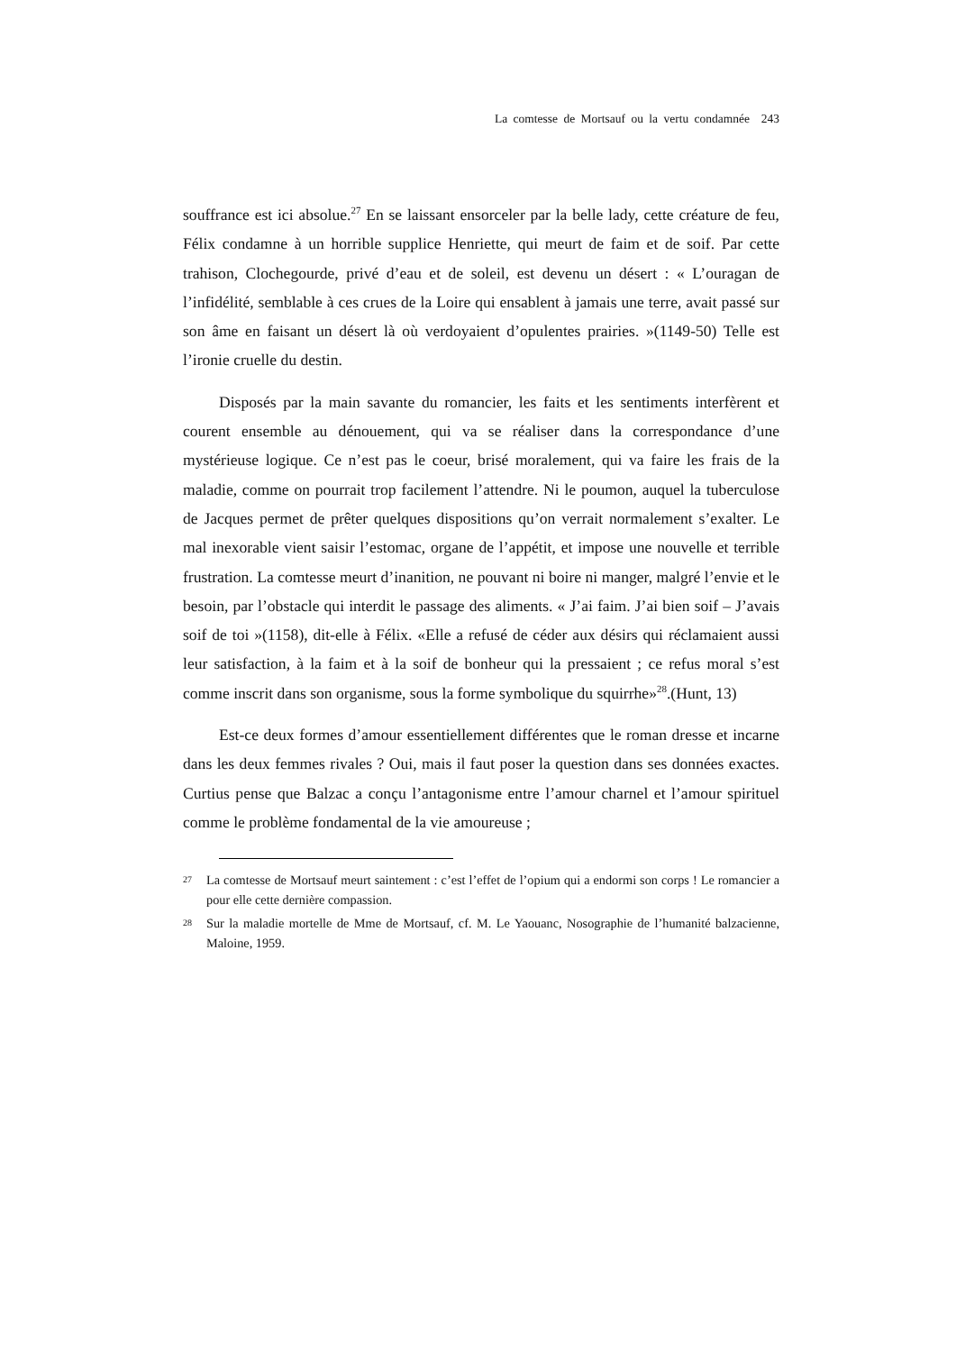La comtesse de Mortsauf ou la vertu condamnée 243
souffrance est ici absolue.<sup>27</sup> En se laissant ensorceler par la belle lady, cette créature de feu, Félix condamne à un horrible supplice Henriette, qui meurt de faim et de soif. Par cette trahison, Clochegourde, privé d’eau et de soleil, est devenu un désert : « L’ouragan de l’infidélité, semblable à ces crues de la Loire qui ensablent à jamais une terre, avait passé sur son âme en faisant un désert là où verdoyaient d’opulentes prairies. »(1149-50) Telle est l’ironie cruelle du destin.
Disposés par la main savante du romancier, les faits et les sentiments interfèrent et courent ensemble au dénouement, qui va se réaliser dans la correspondance d’une mystérieuse logique. Ce n’est pas le coeur, brisé moralement, qui va faire les frais de la maladie, comme on pourrait trop facilement l’attendre. Ni le poumon, auquel la tuberculose de Jacques permet de prêter quelques dispositions qu’on verrait normalement s’exalter. Le mal inexorable vient saisir l’estomac, organe de l’appétit, et impose une nouvelle et terrible frustration. La comtesse meurt d’inanition, ne pouvant ni boire ni manger, malgré l’envie et le besoin, par l’obstacle qui interdit le passage des aliments. « J’ai faim. J’ai bien soif – J’avais soif de toi »(1158), dit-elle à Félix. «Elle a refusé de céder aux désirs qui réclamaient aussi leur satisfaction, à la faim et à la soif de bonheur qui la pressaient ; ce refus moral s’est comme inscrit dans son organisme, sous la forme symbolique du squirrhe»<sup>28</sup>.(Hunt, 13)
Est-ce deux formes d’amour essentiellement différentes que le roman dresse et incarne dans les deux femmes rivales ? Oui, mais il faut poser la question dans ses données exactes. Curtius pense que Balzac a conçu l’antagonisme entre l’amour charnel et l’amour spirituel comme le problème fondamental de la vie amoureuse ;
27 La comtesse de Mortsauf meurt saintement : c’est l’effet de l’opium qui a endormi son corps ! Le romancier a pour elle cette dernière compassion.
28 Sur la maladie mortelle de Mme de Mortsauf, cf. M. Le Yaouanc, Nosographie de l’humanité balzacienne, Maloine, 1959.